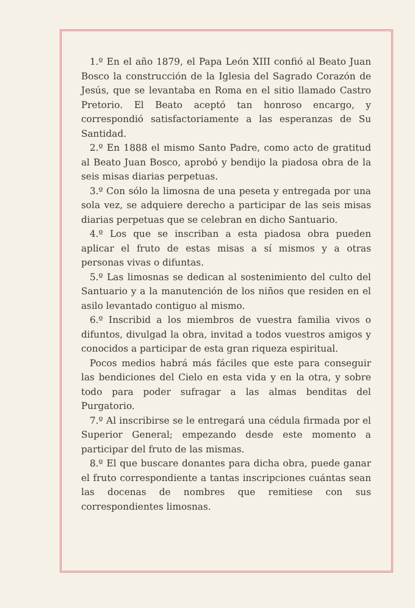1.º En el año 1879, el Papa León XIII confió al Beato Juan Bosco la construcción de la Iglesia del Sagrado Corazón de Jesús, que se levantaba en Roma en el sitio llamado Castro Pretorio. El Beato aceptó tan honroso encargo, y correspondió satisfactoriamente a las esperanzas de Su Santidad.
2.º En 1888 el mismo Santo Padre, como acto de gratitud al Beato Juan Bosco, aprobó y bendijo la piadosa obra de la seis misas diarias perpetuas.
3.º Con sólo la limosna de una peseta y entregada por una sola vez, se adquiere derecho a participar de las seis misas diarias perpetuas que se celebran en dicho Santuario.
4.º Los que se inscriban a esta piadosa obra pueden aplicar el fruto de estas misas a sí mismos y a otras personas vivas o difuntas.
5.º Las limosnas se dedican al sostenimiento del culto del Santuario y a la manutención de los niños que residen en el asilo levantado contiguo al mismo.
6.º Inscribid a los miembros de vuestra familia vivos o difuntos, divulgad la obra, invitad a todos vuestros amigos y conocidos a participar de esta gran riqueza espiritual.
Pocos medios habrá más fáciles que este para conseguir las bendiciones del Cielo en esta vida y en la otra, y sobre todo para poder sufragar a las almas benditas del Purgatorio.
7.º Al inscribirse se le entregará una cédula firmada por el Superior General; empezando desde este momento a participar del fruto de las mismas.
8.º El que buscare donantes para dicha obra, puede ganar el fruto correspondiente a tantas inscripciones cuántas sean las docenas de nombres que remitiese con sus correspondientes limosnas.